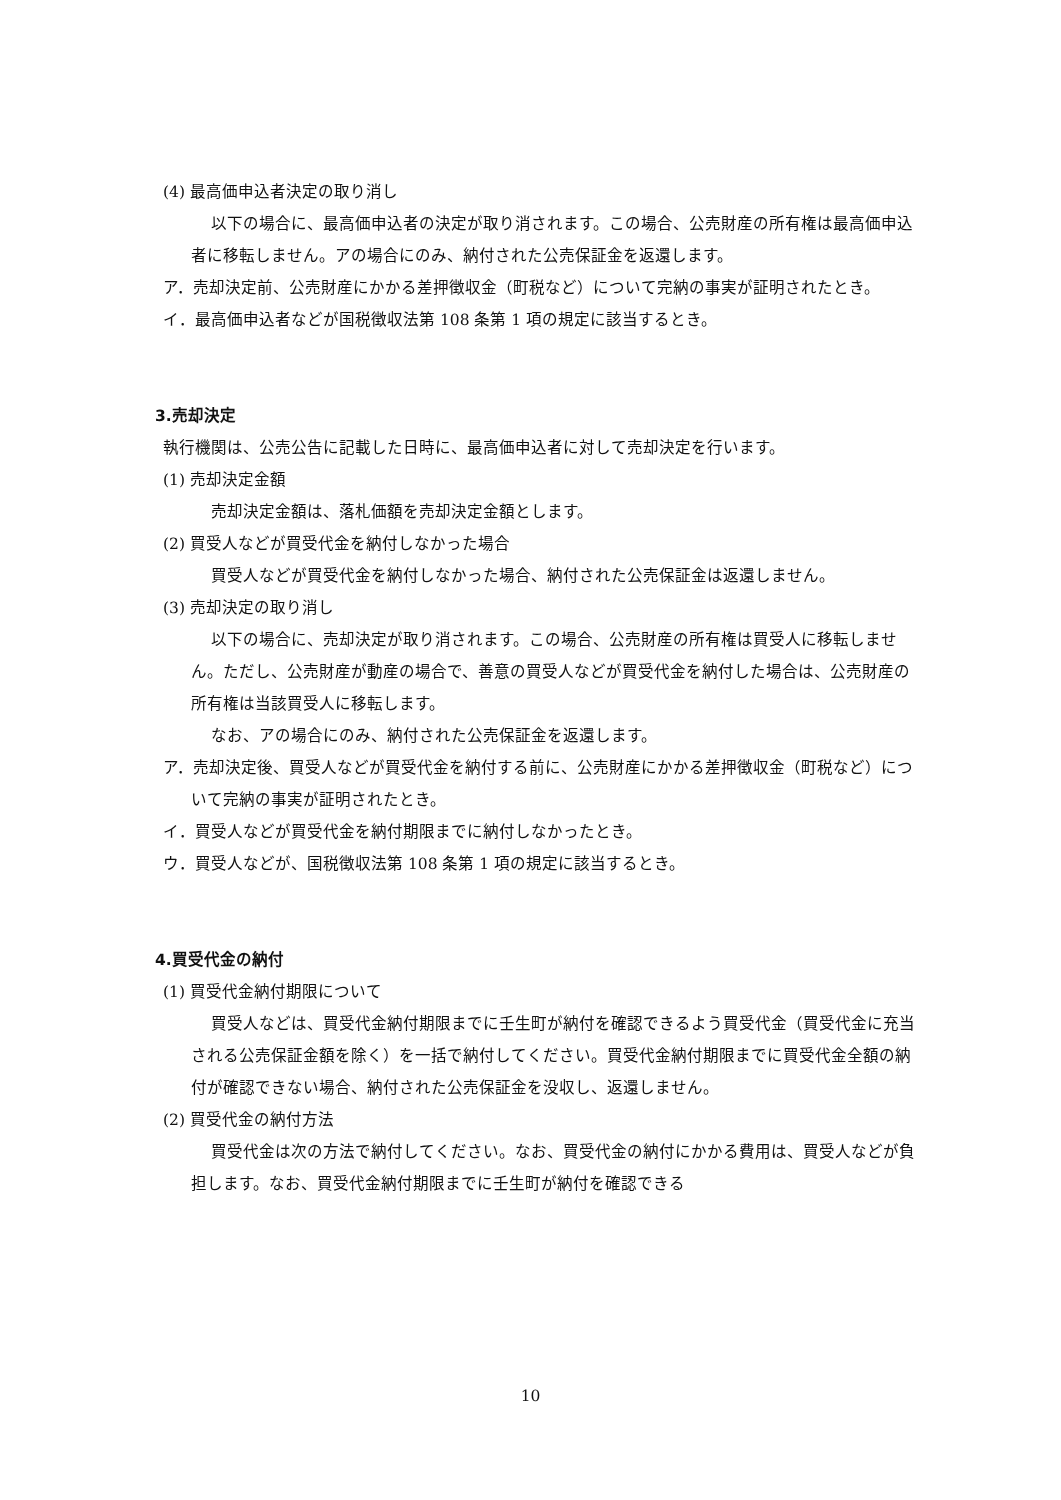(4) 最高価申込者決定の取り消し
以下の場合に、最高価申込者の決定が取り消されます。この場合、公売財産の所有権は最高価申込者に移転しません。アの場合にのみ、納付された公売保証金を返還します。
ア．売却決定前、公売財産にかかる差押徴収金（町税など）について完納の事実が証明されたとき。
イ．最高価申込者などが国税徴収法第 108 条第 1 項の規定に該当するとき。
3.売却決定
執行機関は、公売公告に記載した日時に、最高価申込者に対して売却決定を行います。
(1) 売却決定金額
売却決定金額は、落札価額を売却決定金額とします。
(2) 買受人などが買受代金を納付しなかった場合
買受人などが買受代金を納付しなかった場合、納付された公売保証金は返還しません。
(3) 売却決定の取り消し
以下の場合に、売却決定が取り消されます。この場合、公売財産の所有権は買受人に移転しません。ただし、公売財産が動産の場合で、善意の買受人などが買受代金を納付した場合は、公売財産の所有権は当該買受人に移転します。
なお、アの場合にのみ、納付された公売保証金を返還します。
ア．売却決定後、買受人などが買受代金を納付する前に、公売財産にかかる差押徴収金（町税など）について完納の事実が証明されたとき。
イ．買受人などが買受代金を納付期限までに納付しなかったとき。
ウ．買受人などが、国税徴収法第 108 条第 1 項の規定に該当するとき。
4.買受代金の納付
(1) 買受代金納付期限について
買受人などは、買受代金納付期限までに壬生町が納付を確認できるよう買受代金（買受代金に充当される公売保証金額を除く）を一括で納付してください。買受代金納付期限までに買受代金全額の納付が確認できない場合、納付された公売保証金を没収し、返還しません。
(2) 買受代金の納付方法
買受代金は次の方法で納付してください。なお、買受代金の納付にかかる費用は、買受人などが負担します。なお、買受代金納付期限までに壬生町が納付を確認できる
10